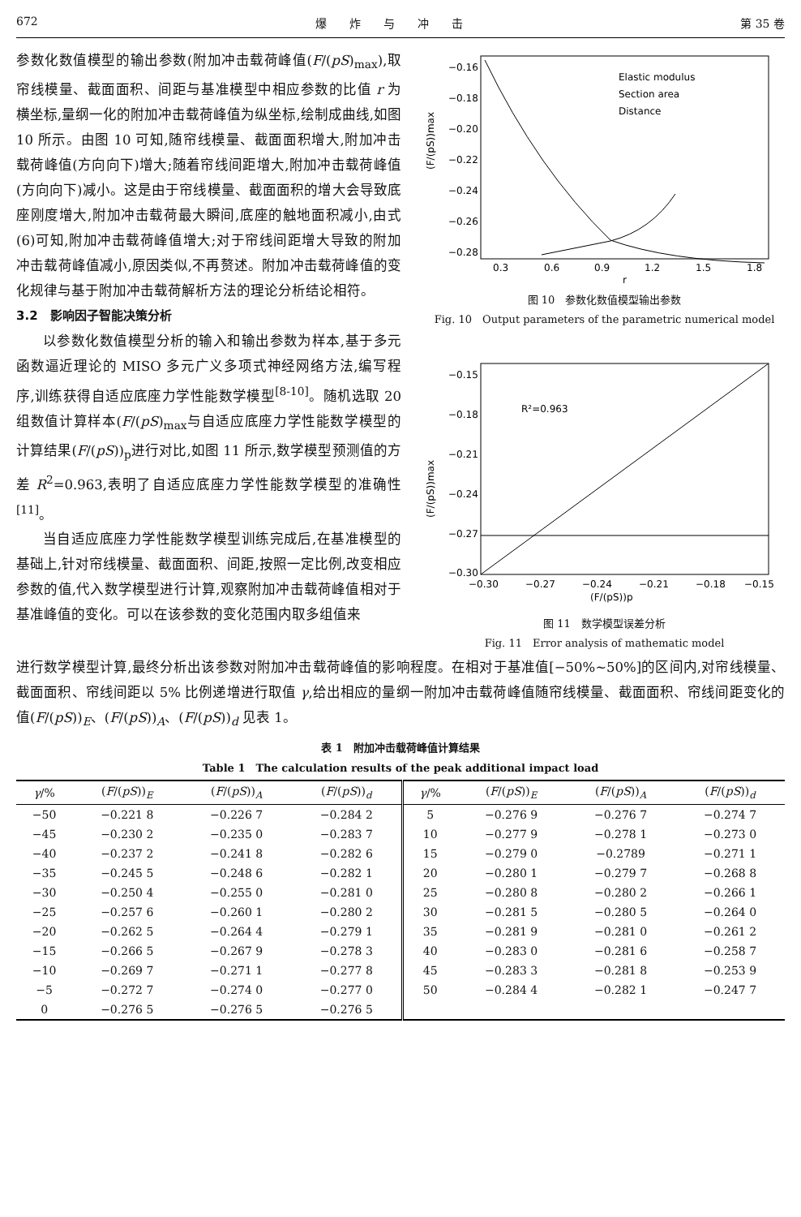672 爆　　炸　　与　　冲　　击 第 35 卷
参数化数值模型的输出参数(附加冲击载荷峰值(F/(pS)<sub>max</sub>),取帘线模量、截面面积、间距与基准模型中相应参数的比值 r 为横坐标,量纲一化的附加冲击载荷峰值为纵坐标,绘制成曲线,如图 10 所示。由图 10 可知,随帘线模量、截面面积增大,附加冲击载荷峰值(方向向下)增大;随着帘线间距增大,附加冲击载荷峰值(方向向下)减小。这是由于帘线模量、截面面积的增大会导致底座刚度增大,附加冲击载荷最大瞬间,底座的触地面积减小,由式(6)可知,附加冲击载荷峰值增大;对于帘线间距增大导致的附加冲击载荷峰值减小,原因类似,不再赘述。附加冲击载荷峰值的变化规律与基于附加冲击载荷解析方法的理论分析结论相符。
3.2　影响因子智能决策分析
以参数化数值模型分析的输入和输出参数为样本,基于多元函数逼近理论的 MISO 多元广义多项式神经网络方法,编写程序,训练获得自适应底座力学性能数学模型<sup>[8-10]</sup>。随机选取 20 组数值计算样本(F/(pS)<sub>max</sub>与自适应底座力学性能数学模型的计算结果(F/(pS))<sub>p</sub>进行对比,如图 11 所示,数学模型预测值的方差 R<sup>2</sup>=0.963,表明了自适应底座力学性能数学模型的准确性<sup>[11]</sup>。
当自适应底座力学性能数学模型训练完成后,在基准模型的基础上,针对帘线模量、截面面积、间距,按照一定比例,改变相应参数的值,代入数学模型进行计算,观察附加冲击载荷峰值相对于基准峰值的变化。可以在该参数的变化范围内取多组值来
(F/(pS))max
−0.16
−0.18
−0.20
−0.22
−0.24
−0.26
−0.28
0.3
0.6
0.9
1.2
1.5
1.8
r
Elastic modulus
Section area
Distance
图 10　参数化数值模型输出参数
Fig. 10　Output parameters of the parametric numerical model
(F/(pS))max
−0.15
−0.18
−0.21
−0.24
−0.27
−0.30
−0.30
−0.27
−0.24
−0.21
−0.18
−0.15
(F/(pS))p
R²=0.963
图 11　数学模型误差分析
Fig. 11　Error analysis of mathematic model
进行数学模型计算,最终分析出该参数对附加冲击载荷峰值的影响程度。在相对于基准值[−50%~50%]的区间内,对帘线模量、截面面积、帘线间距以 5% 比例递增进行取值 γ,给出相应的量纲一附加冲击载荷峰值随帘线模量、截面面积、帘线间距变化的值(F/(pS))<sub>E</sub>、(F/(pS))<sub>A</sub>、(F/(pS))<sub>d</sub> 见表 1。
表 1　附加冲击载荷峰值计算结果
Table 1　The calculation results of the peak additional impact load
| γ /% | ( F /( pS ))<sub>E</sub> | ( F /( pS ))<sub>A</sub> | ( F /( pS ))<sub>d</sub> | γ /% | ( F /( pS ))<sub>E</sub> | ( F /( pS ))<sub>A</sub> | ( F /( pS ))<sub>d</sub> |
| --- | --- | --- | --- | --- | --- | --- | --- |
| −50 | −0.221 8 | −0.226 7 | −0.284 2 | 5 | −0.276 9 | −0.276 7 | −0.274 7 |
| −45 | −0.230 2 | −0.235 0 | −0.283 7 | 10 | −0.277 9 | −0.278 1 | −0.273 0 |
| −40 | −0.237 2 | −0.241 8 | −0.282 6 | 15 | −0.279 0 | −0.2789 | −0.271 1 |
| −35 | −0.245 5 | −0.248 6 | −0.282 1 | 20 | −0.280 1 | −0.279 7 | −0.268 8 |
| −30 | −0.250 4 | −0.255 0 | −0.281 0 | 25 | −0.280 8 | −0.280 2 | −0.266 1 |
| −25 | −0.257 6 | −0.260 1 | −0.280 2 | 30 | −0.281 5 | −0.280 5 | −0.264 0 |
| −20 | −0.262 5 | −0.264 4 | −0.279 1 | 35 | −0.281 9 | −0.281 0 | −0.261 2 |
| −15 | −0.266 5 | −0.267 9 | −0.278 3 | 40 | −0.283 0 | −0.281 6 | −0.258 7 |
| −10 | −0.269 7 | −0.271 1 | −0.277 8 | 45 | −0.283 3 | −0.281 8 | −0.253 9 |
| −5 | −0.272 7 | −0.274 0 | −0.277 0 | 50 | −0.284 4 | −0.282 1 | −0.247 7 |
| 0 | −0.276 5 | −0.276 5 | −0.276 5 | | | | |